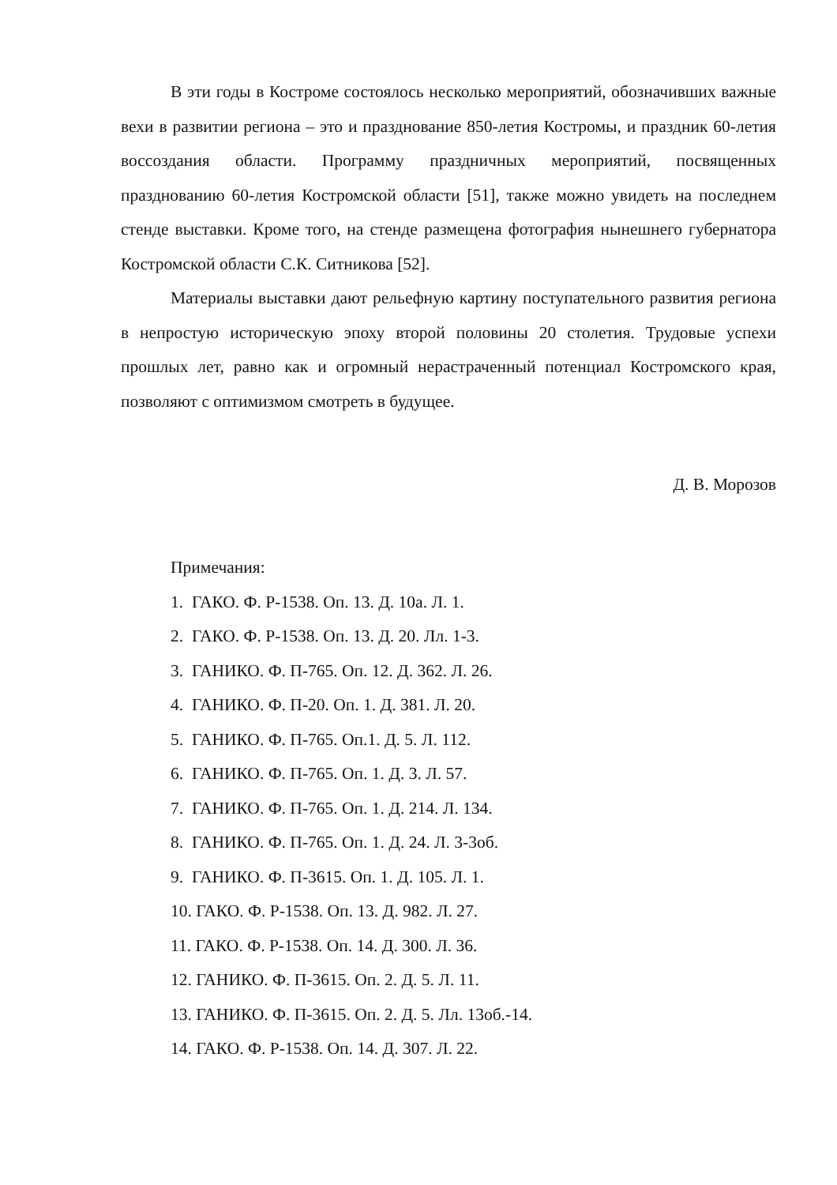В эти годы в Костроме состоялось несколько мероприятий, обозначивших важные вехи в развитии региона – это и празднование 850-летия Костромы, и праздник 60-летия воссоздания области. Программу праздничных мероприятий, посвященных празднованию 60-летия Костромской области [51], также можно увидеть на последнем стенде выставки. Кроме того, на стенде размещена фотография нынешнего губернатора Костромской области С.К. Ситникова [52].
Материалы выставки дают рельефную картину поступательного развития региона в непростую историческую эпоху второй половины 20 столетия. Трудовые успехи прошлых лет, равно как и огромный нерастраченный потенциал Костромского края, позволяют с оптимизмом смотреть в будущее.
Д. В. Морозов
Примечания:
1. ГАКО. Ф. Р-1538. Оп. 13. Д. 10а. Л. 1.
2. ГАКО. Ф. Р-1538. Оп. 13. Д. 20. Лл. 1-3.
3. ГАНИКО. Ф. П-765. Оп. 12. Д. 362. Л. 26.
4. ГАНИКО. Ф. П-20. Оп. 1. Д. 381. Л. 20.
5. ГАНИКО. Ф. П-765. Оп.1. Д. 5. Л. 112.
6. ГАНИКО. Ф. П-765. Оп. 1. Д. 3. Л. 57.
7. ГАНИКО. Ф. П-765. Оп. 1. Д. 214. Л. 134.
8. ГАНИКО. Ф. П-765. Оп. 1. Д. 24. Л. 3-3об.
9. ГАНИКО. Ф. П-3615. Оп. 1. Д. 105. Л. 1.
10. ГАКО. Ф. Р-1538. Оп. 13. Д. 982. Л. 27.
11. ГАКО. Ф. Р-1538. Оп. 14. Д. 300. Л. 36.
12. ГАНИКО. Ф. П-3615. Оп. 2. Д. 5. Л. 11.
13. ГАНИКО. Ф. П-3615. Оп. 2. Д. 5. Лл. 13об.-14.
14. ГАКО. Ф. Р-1538. Оп. 14. Д. 307. Л. 22.